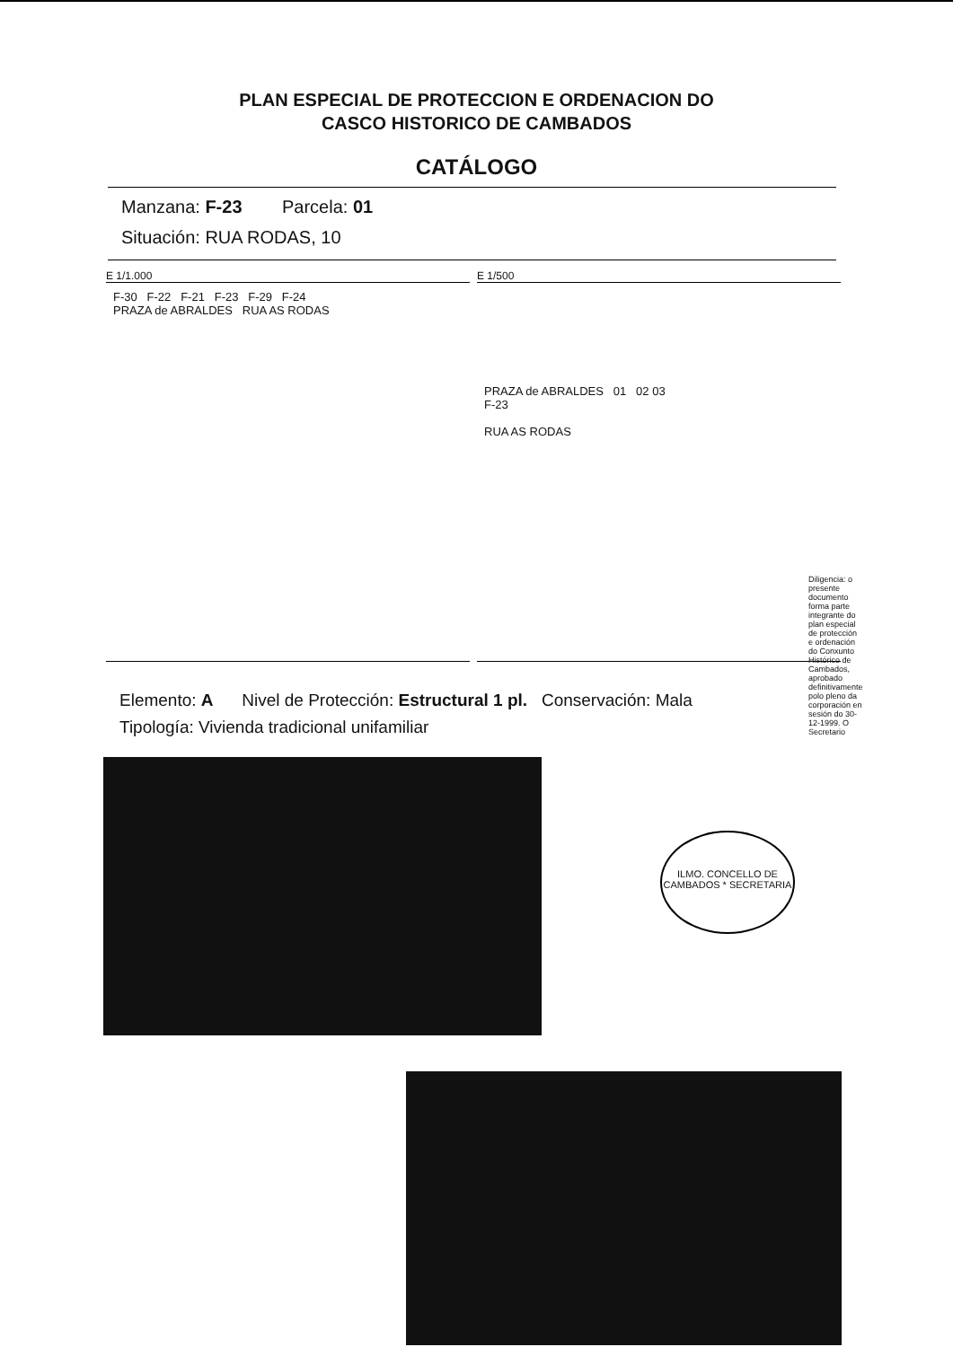PLAN ESPECIAL DE PROTECCION E ORDENACION DO
CASCO HISTORICO DE CAMBADOS
CATÁLOGO
Manzana: F-23 Parcela: 01
Situación: RUA RODAS, 10
E 1/1.000
F-30 F-22 F-21 F-23 F-29 F-24
PRAZA de ABRALDES RUA AS RODAS
E 1/500
PRAZA de ABRALDES 01 02 03
F-23
RUA AS RODAS
Elemento: A Nivel de Protección: Estructural 1 pl. Conservación: Mala
Tipología: Vivienda tradicional unifamiliar
ILMO. CONCELLO DE CAMBADOS * SECRETARIA
Diligencia: o presente documento forma parte integrante do plan especial de protección e ordenación do Conxunto Histórico de Cambados, aprobado definitivamente polo pleno da corporación en sesión do 30-12-1999. O Secretario